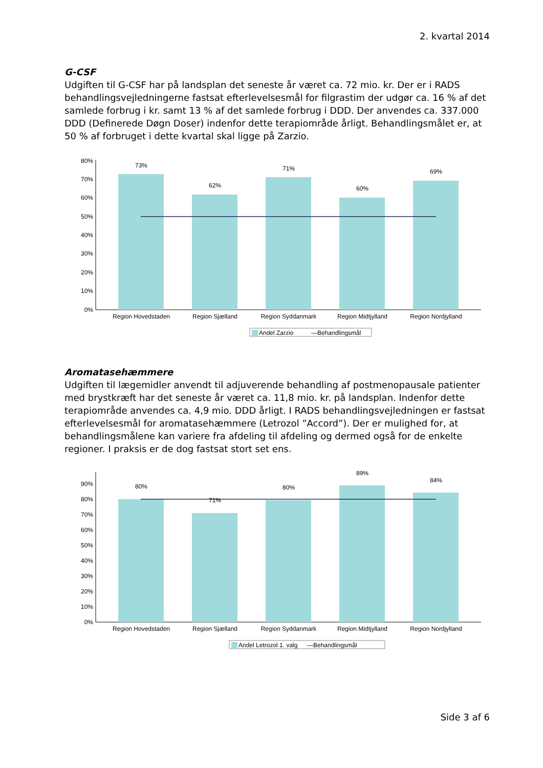2. kvartal 2014
G-CSF
Udgiften til G-CSF har på landsplan det seneste år været ca. 72 mio. kr. Der er i RADS behandlingsvejledningerne fastsat efterlevelsesmål for filgrastim der udgør ca. 16 % af det samlede forbrug i kr. samt 13 % af det samlede forbrug i DDD. Der anvendes ca. 337.000 DDD (Definerede Døgn Doser) indenfor dette terapiområde årligt. Behandlingsmålet er, at 50 % af forbruget i dette kvartal skal ligge på Zarzio.
80%
70%
60%
50%
40%
30%
20%
10%
0%
73%
62%
71%
60%
69%
Region Hovedstaden
Region Sjælland
Region Syddanmark
Region Midtjylland
Region Nordjylland
Andel Zarzio
—Behandlingsmål
Aromatasehæmmere
Udgiften til lægemidler anvendt til adjuverende behandling af postmenopausale patienter med brystkræft har det seneste år været ca. 11,8 mio. kr. på landsplan. Indenfor dette terapiområde anvendes ca. 4,9 mio. DDD årligt. I RADS behandlingsvejledningen er fastsat efterlevelsesmål for aromatasehæmmere (Letrozol ”Accord”). Der er mulighed for, at behandlingsmålene kan variere fra afdeling til afdeling og dermed også for de enkelte regioner. I praksis er de dog fastsat stort set ens.
90%
80%
70%
60%
50%
40%
30%
20%
10%
0%
80%
71%
80%
89%
84%
Region Hovedstaden
Region Sjælland
Region Syddanmark
Region Midtjylland
Region Nordjylland
Andel Letrozol 1. valg
—Behandlingsmål
Side 3 af 6